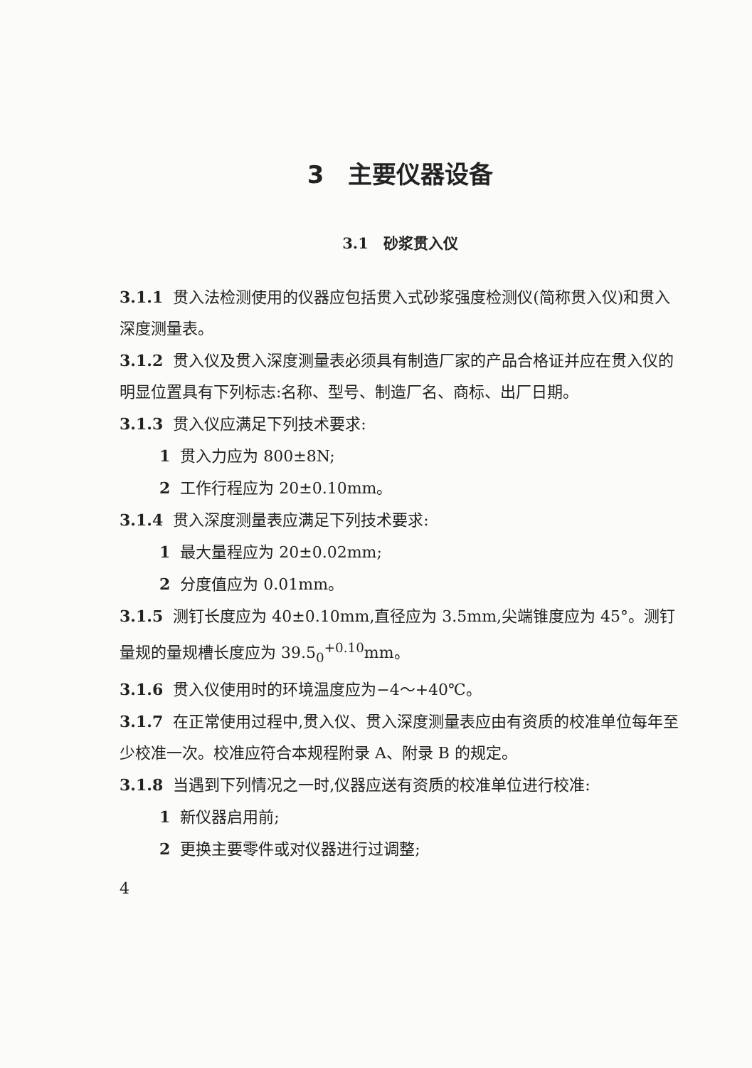3　主要仪器设备
3.1　砂浆贯入仪
3.1.1 贯入法检测使用的仪器应包括贯入式砂浆强度检测仪(简称贯入仪)和贯入深度测量表。
3.1.2 贯入仪及贯入深度测量表必须具有制造厂家的产品合格证并应在贯入仪的明显位置具有下列标志:名称、型号、制造厂名、商标、出厂日期。
3.1.3 贯入仪应满足下列技术要求:
1 贯入力应为 800±8N;
2 工作行程应为 20±0.10mm。
3.1.4 贯入深度测量表应满足下列技术要求:
1 最大量程应为 20±0.02mm;
2 分度值应为 0.01mm。
3.1.5 测钉长度应为 40±0.10mm,直径应为 3.5mm,尖端锥度应为 45°。测钉量规的量规槽长度应为 39.5<sub>0</sub><sup>+0.10</sup>mm。
3.1.6 贯入仪使用时的环境温度应为−4～+40℃。
3.1.7 在正常使用过程中,贯入仪、贯入深度测量表应由有资质的校准单位每年至少校准一次。校准应符合本规程附录 A、附录 B 的规定。
3.1.8 当遇到下列情况之一时,仪器应送有资质的校准单位进行校准:
1 新仪器启用前;
2 更换主要零件或对仪器进行过调整;
4